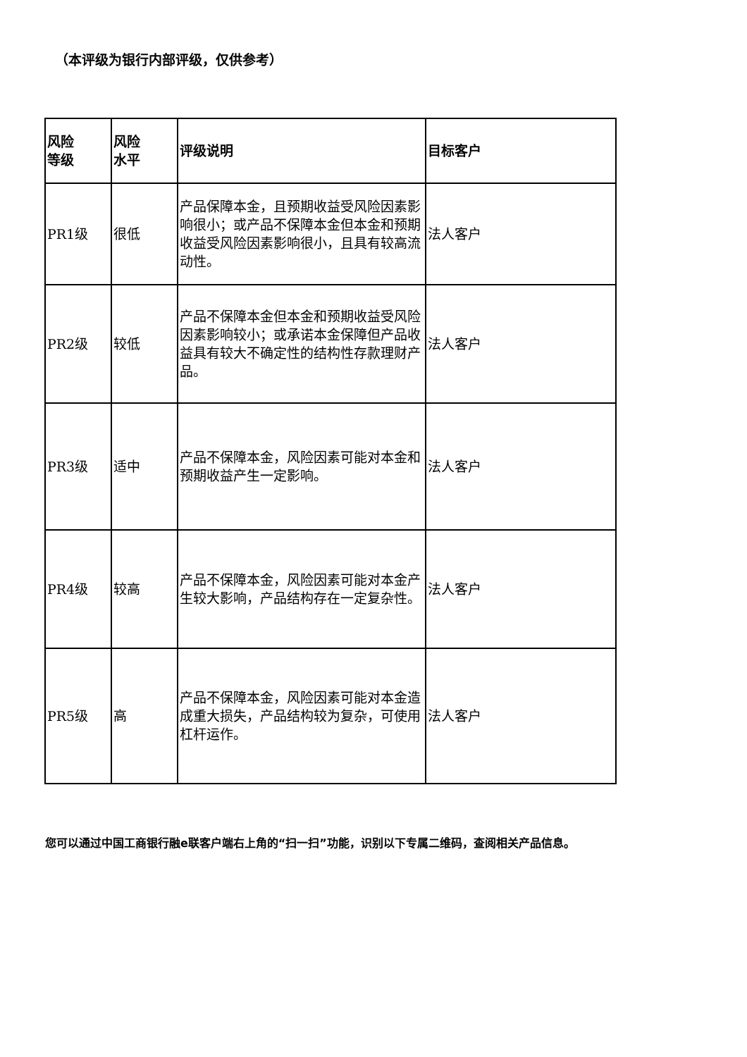（本评级为银行内部评级，仅供参考）
| 风险 等级 | 风险 水平 | 评级说明 | 目标客户 |
| --- | --- | --- | --- |
| PR1级 | 很低 | 产品保障本金，且预期收益受风险因素影响很小；或产品不保障本金但本金和预期收益受风险因素影响很小，且具有较高流动性。 | 法人客户 |
| PR2级 | 较低 | 产品不保障本金但本金和预期收益受风险因素影响较小；或承诺本金保障但产品收益具有较大不确定性的结构性存款理财产品。 | 法人客户 |
| PR3级 | 适中 | 产品不保障本金，风险因素可能对本金和预期收益产生一定影响。 | 法人客户 |
| PR4级 | 较高 | 产品不保障本金，风险因素可能对本金产生较大影响，产品结构存在一定复杂性。 | 法人客户 |
| PR5级 | 高 | 产品不保障本金，风险因素可能对本金造成重大损失，产品结构较为复杂，可使用杠杆运作。 | 法人客户 |
您可以通过中国工商银行融e联客户端右上角的“扫一扫”功能，识别以下专属二维码，查阅相关产品信息。